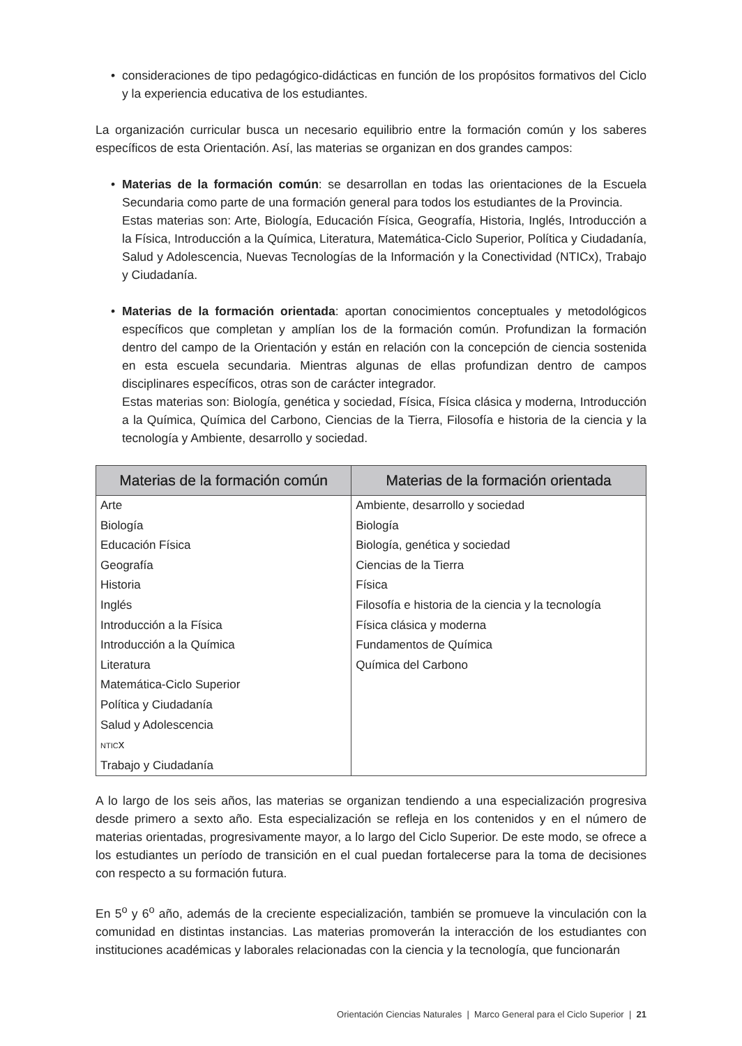• consideraciones de tipo pedagógico-didácticas en función de los propósitos formativos del Ciclo y la experiencia educativa de los estudiantes.
La organización curricular busca un necesario equilibrio entre la formación común y los saberes específicos de esta Orientación. Así, las materias se organizan en dos grandes campos:
• Materias de la formación común: se desarrollan en todas las orientaciones de la Escuela Secundaria como parte de una formación general para todos los estudiantes de la Provincia.
Estas materias son: Arte, Biología, Educación Física, Geografía, Historia, Inglés, Introducción a la Física, Introducción a la Química, Literatura, Matemática-Ciclo Superior, Política y Ciudadanía, Salud y Adolescencia, Nuevas Tecnologías de la Información y la Conectividad (NTICx), Trabajo y Ciudadanía.
• Materias de la formación orientada: aportan conocimientos conceptuales y metodológicos específicos que completan y amplían los de la formación común. Profundizan la formación dentro del campo de la Orientación y están en relación con la concepción de ciencia sostenida en esta escuela secundaria. Mientras algunas de ellas profundizan dentro de campos disciplinares específicos, otras son de carácter integrador.
Estas materias son: Biología, genética y sociedad, Física, Física clásica y moderna, Introducción a la Química, Química del Carbono, Ciencias de la Tierra, Filosofía e historia de la ciencia y la tecnología y Ambiente, desarrollo y sociedad.
| Materias de la formación común | Materias de la formación orientada |
| --- | --- |
| Arte | Ambiente, desarrollo y sociedad |
| Biología | Biología |
| Educación Física | Biología, genética y sociedad |
| Geografía | Ciencias de la Tierra |
| Historia | Física |
| Inglés | Filosofía e historia de la ciencia y la tecnología |
| Introducción a la Física | Física clásica y moderna |
| Introducción a la Química | Fundamentos de Química |
| Literatura | Química del Carbono |
| Matemática-Ciclo Superior | |
| Política y Ciudadanía | |
| Salud y Adolescencia | |
| NTIC x | |
| Trabajo y Ciudadanía | |
A lo largo de los seis años, las materias se organizan tendiendo a una especialización progresiva desde primero a sexto año. Esta especialización se refleja en los contenidos y en el número de materias orientadas, progresivamente mayor, a lo largo del Ciclo Superior. De este modo, se ofrece a los estudiantes un período de transición en el cual puedan fortalecerse para la toma de decisiones con respecto a su formación futura.
En 5<sup>o</sup> y 6<sup>o</sup> año, además de la creciente especialización, también se promueve la vinculación con la comunidad en distintas instancias. Las materias promoverán la interacción de los estudiantes con instituciones académicas y laborales relacionadas con la ciencia y la tecnología, que funcionarán
Orientación Ciencias Naturales | Marco General para el Ciclo Superior | 21